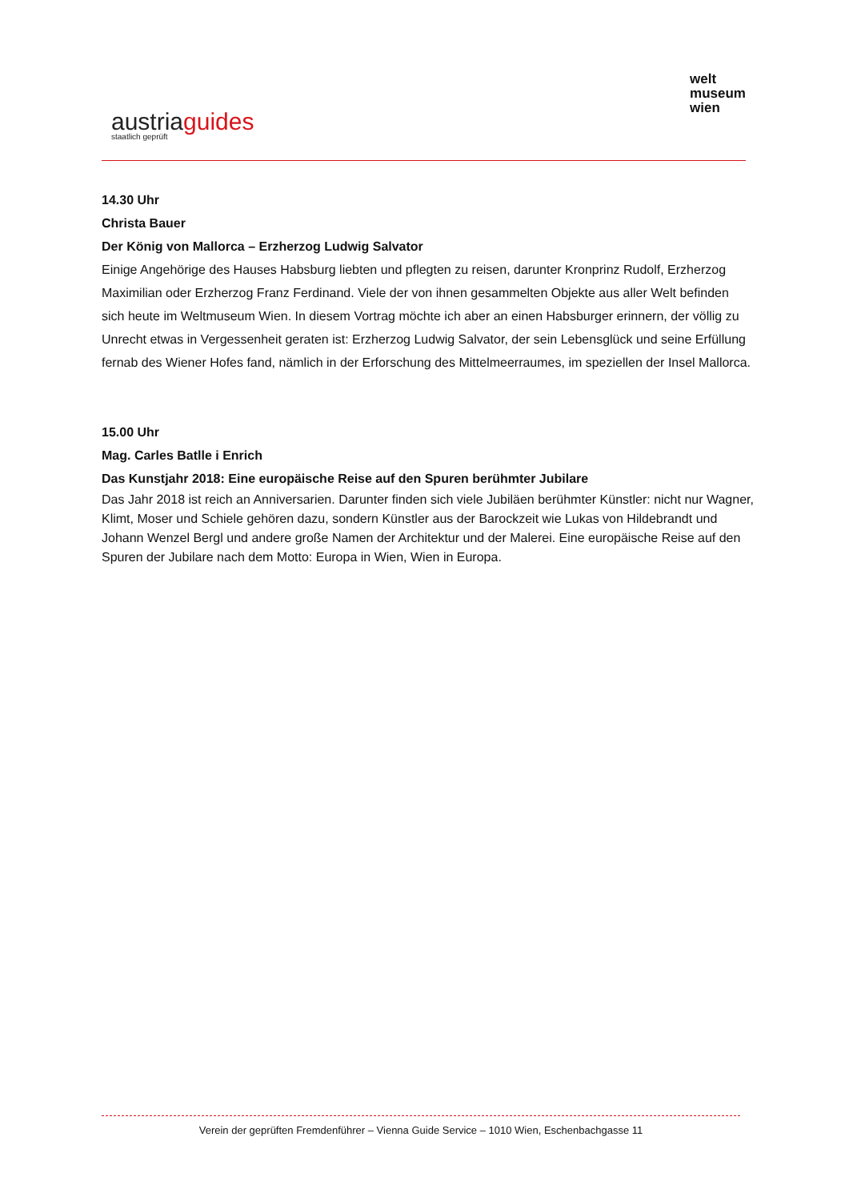austriaguides
staatlich geprüft
welt
museum
wien
14.30 Uhr
Christa Bauer
Der König von Mallorca – Erzherzog Ludwig Salvator
Einige Angehörige des Hauses Habsburg liebten und pflegten zu reisen, darunter Kronprinz Rudolf, Erzherzog Maximilian oder Erzherzog Franz Ferdinand. Viele der von ihnen gesammelten Objekte aus aller Welt befinden sich heute im Weltmuseum Wien. In diesem Vortrag möchte ich aber an einen Habsburger erinnern, der völlig zu Unrecht etwas in Vergessenheit geraten ist: Erzherzog Ludwig Salvator, der sein Lebensglück und seine Erfüllung fernab des Wiener Hofes fand, nämlich in der Erforschung des Mittelmeerraumes, im speziellen der Insel Mallorca.
15.00 Uhr
Mag. Carles Batlle i Enrich
Das Kunstjahr 2018: Eine europäische Reise auf den Spuren berühmter Jubilare
Das Jahr 2018 ist reich an Anniversarien. Darunter finden sich viele Jubiläen berühmter Künstler: nicht nur Wagner, Klimt, Moser und Schiele gehören dazu, sondern Künstler aus der Barockzeit wie Lukas von Hildebrandt und Johann Wenzel Bergl und andere große Namen der Architektur und der Malerei. Eine europäische Reise auf den Spuren der Jubilare nach dem Motto: Europa in Wien, Wien in Europa.
Verein der geprüften Fremdenführer – Vienna Guide Service – 1010 Wien, Eschenbachgasse 11